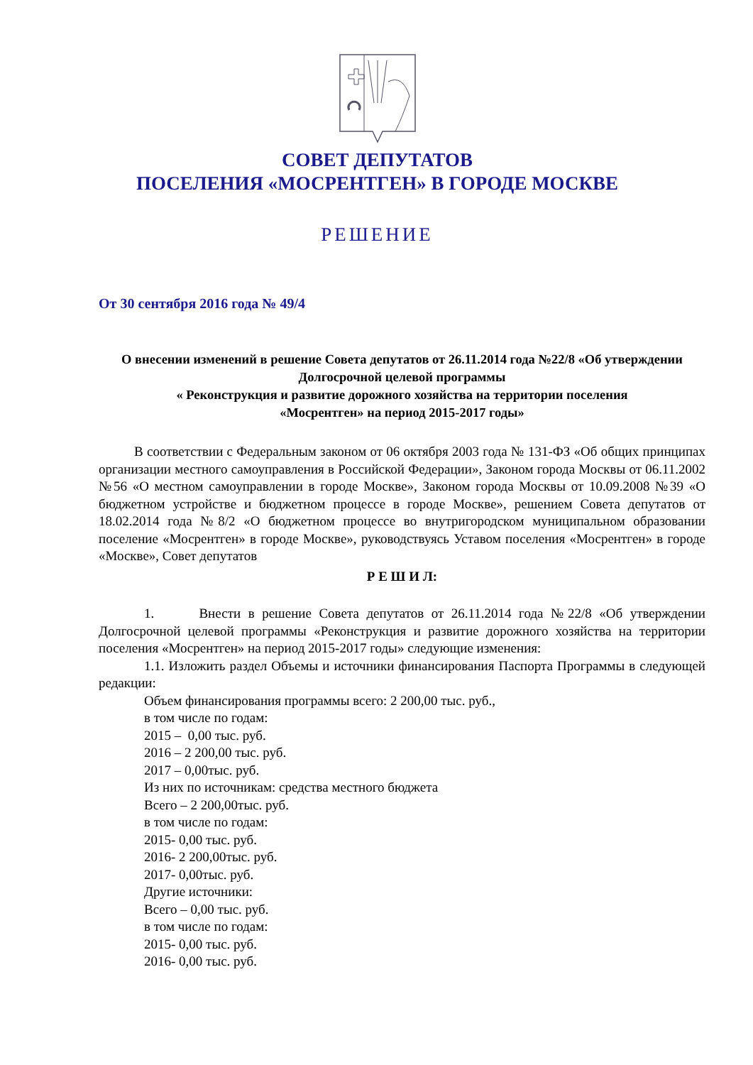СОВЕТ ДЕПУТАТОВ
ПОСЕЛЕНИЯ «МОСРЕНТГЕН» В ГОРОДЕ МОСКВЕ
РЕШЕНИЕ
От 30 сентября 2016 года № 49/4
О внесении изменений в решение Совета депутатов от 26.11.2014 года №22/8 «Об утверждении Долгосрочной целевой программы
« Реконструкция и развитие дорожного хозяйства на территории поселения
«Мосрентген» на период 2015-2017 годы»
В соответствии с Федеральным законом от 06 октября 2003 года № 131-ФЗ «Об общих принципах организации местного самоуправления в Российской Федерации», Законом города Москвы от 06.11.2002 №56 «О местном самоуправлении в городе Москве», Законом города Москвы от 10.09.2008 №39 «О бюджетном устройстве и бюджетном процессе в городе Москве», решением Совета депутатов от 18.02.2014 года №8/2 «О бюджетном процессе во внутригородском муниципальном образовании поселение «Мосрентген» в городе Москве», руководствуясь Уставом поселения «Мосрентген» в городе «Москве», Совет депутатов
Р Е Ш И Л:
1. Внести в решение Совета депутатов от 26.11.2014 года №22/8 «Об утверждении Долгосрочной целевой программы «Реконструкция и развитие дорожного хозяйства на территории поселения «Мосрентген» на период 2015-2017 годы» следующие изменения:
1.1. Изложить раздел Объемы и источники финансирования Паспорта Программы в следующей редакции:
Объем финансирования программы всего: 2 200,00 тыс. руб.,
в том числе по годам:
2015 – 0,00 тыс. руб.
2016 – 2 200,00 тыс. руб.
2017 – 0,00тыс. руб.
Из них по источникам: средства местного бюджета
Всего – 2 200,00тыс. руб.
в том числе по годам:
2015- 0,00 тыс. руб.
2016- 2 200,00тыс. руб.
2017- 0,00тыс. руб.
Другие источники:
Всего – 0,00 тыс. руб.
в том числе по годам:
2015- 0,00 тыс. руб.
2016- 0,00 тыс. руб.